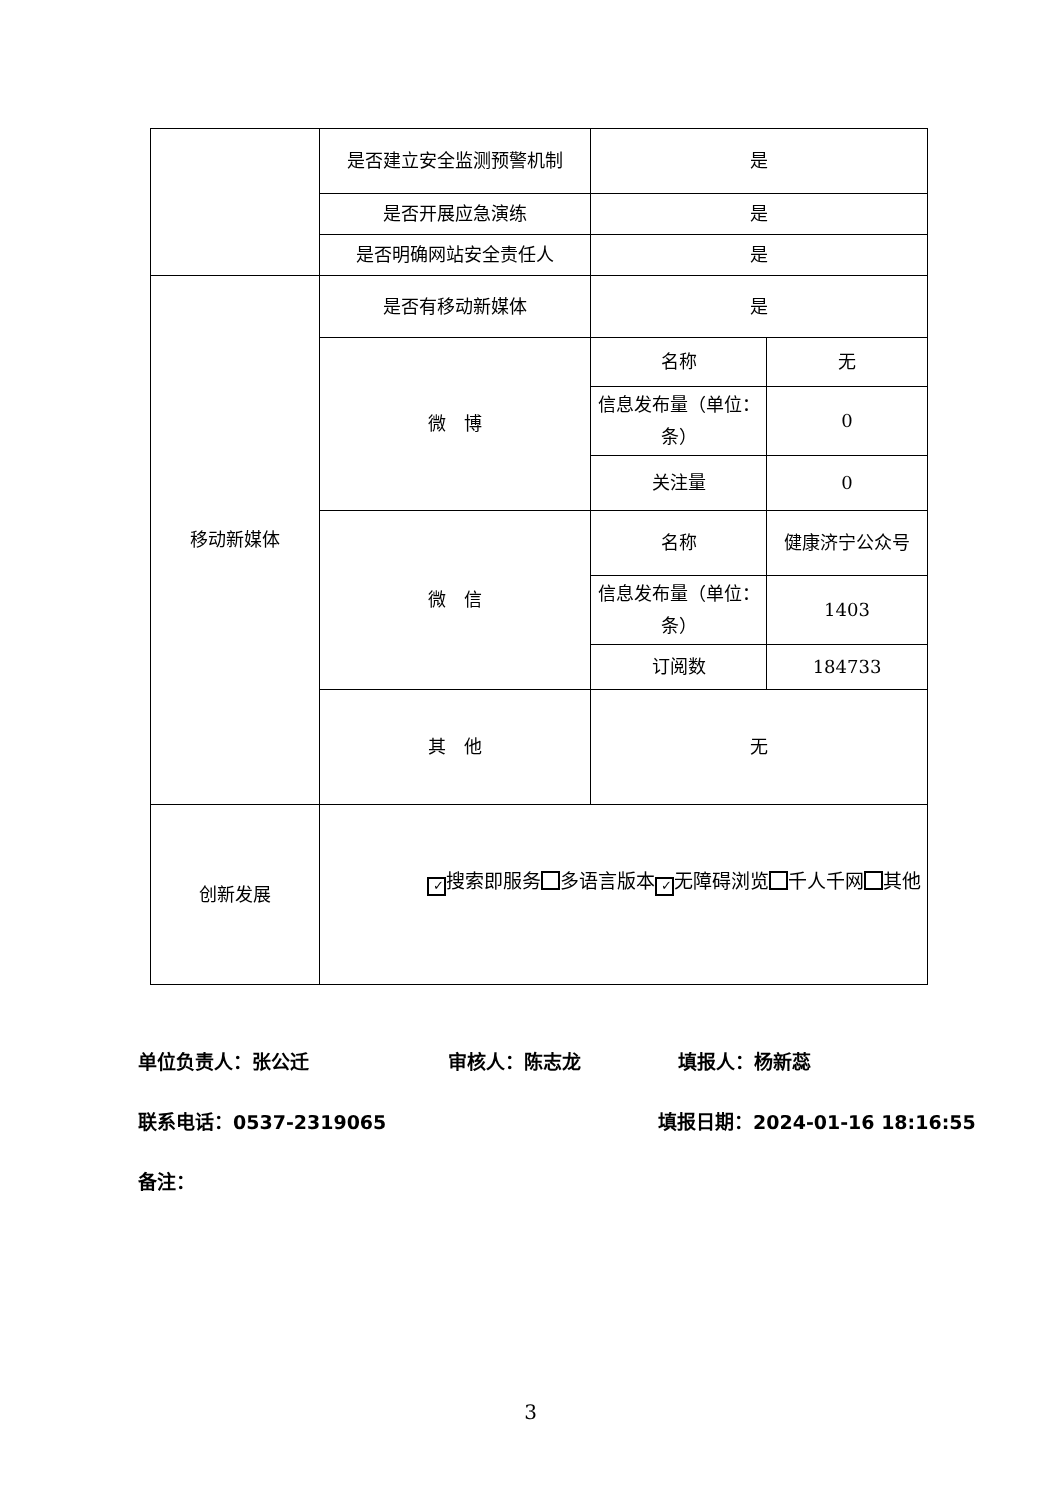| | 是否建立安全监测预警机制 | 是 | |
| | 是否开展应急演练 | 是 | |
| | 是否明确网站安全责任人 | 是 | |
| 移动新媒体 | 是否有移动新媒体 | 是 | |
| | 微 博 | 名称 | 无 |
| | | 信息发布量（单位：条） | 0 |
| | | 关注量 | 0 |
| | 微 信 | 名称 | 健康济宁公众号 |
| | | 信息发布量（单位：条） | 1403 |
| | | 订阅数 | 184733 |
| | 其 他 | 无 | |
| 创新发展 | ✓ 搜索即服务 多语言版本 ✓ 无障碍浏览 千人千网 其他 | | |
单位负责人：张公迁 审核人：陈志龙 填报人：杨新蕊
联系电话：0537-2319065 填报日期：2024-01-16 18:16:55
备注：
3